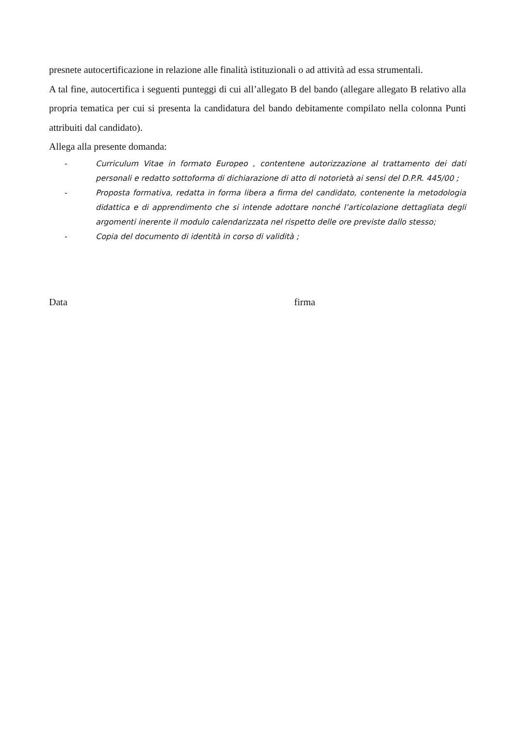presnete autocertificazione in relazione alle finalità istituzionali o ad attività ad essa strumentali.
A tal fine, autocertifica i seguenti punteggi di cui all’allegato B del bando (allegare allegato B relativo alla propria tematica per cui si presenta la candidatura del bando debitamente compilato nella colonna Punti attribuiti dal candidato).
Allega alla presente domanda:
- Curriculum Vitae in formato Europeo , contentene autorizzazione al trattamento dei dati personali e redatto sottoforma di dichiarazione di atto di notorietà ai sensi del D.P.R. 445/00 ;
- Proposta formativa, redatta in forma libera a firma del candidato, contenente la metodologia didattica e di apprendimento che si intende adottare nonché l’articolazione dettagliata degli argomenti inerente il modulo calendarizzata nel rispetto delle ore previste dallo stesso;
- Copia del documento di identità in corso di validità ;
Data firma